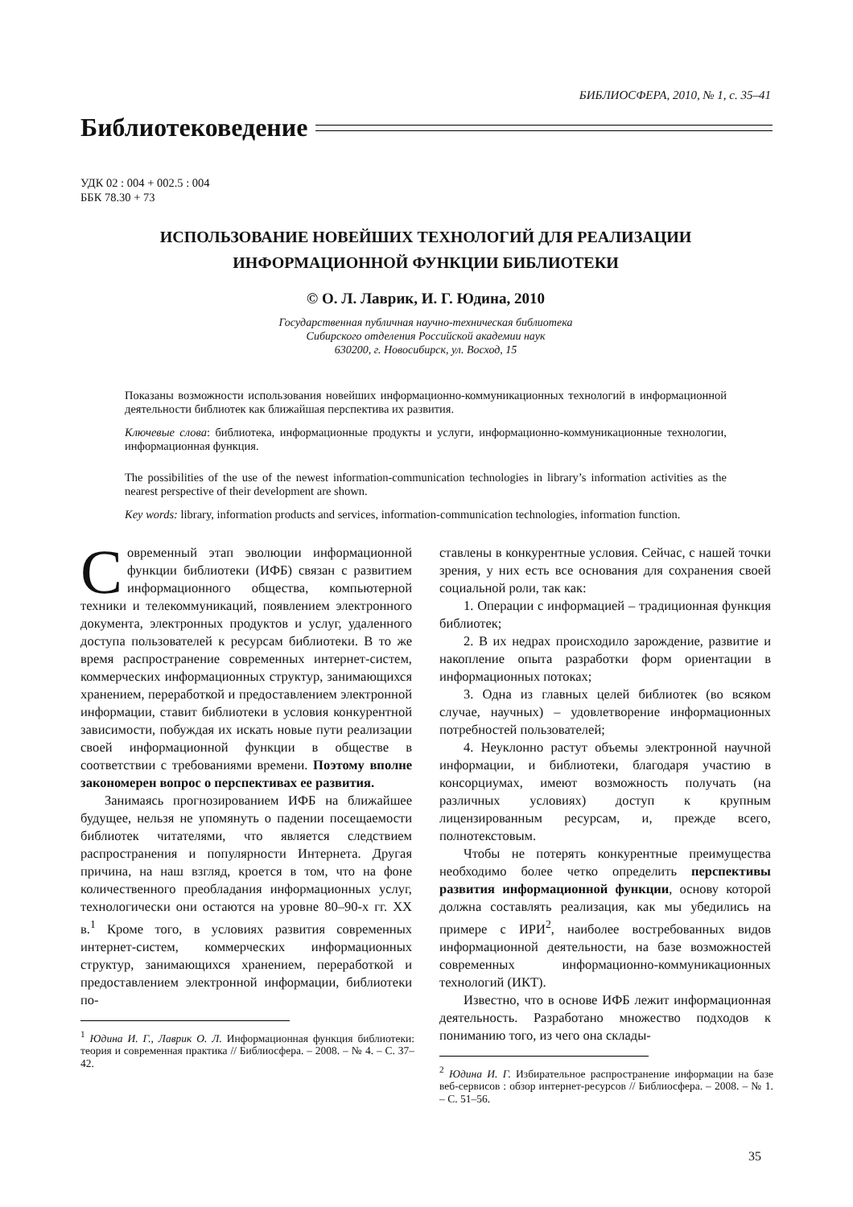БИБЛИОСФЕРА, 2010, № 1, с. 35–41
Библиотековедение
УДК 02 : 004 + 002.5 : 004
ББК 78.30 + 73
ИСПОЛЬЗОВАНИЕ НОВЕЙШИХ ТЕХНОЛОГИЙ ДЛЯ РЕАЛИЗАЦИИ
ИНФОРМАЦИОННОЙ ФУНКЦИИ БИБЛИОТЕКИ
© О. Л. Лаврик, И. Г. Юдина, 2010
Государственная публичная научно-техническая библиотека
Сибирского отделения Российской академии наук
630200, г. Новосибирск, ул. Восход, 15
Показаны возможности использования новейших информационно-коммуникационных технологий в информационной деятельности библиотек как ближайшая перспектива их развития.
Ключевые слова: библиотека, информационные продукты и услуги, информационно-коммуникационные технологии, информационная функция.
The possibilities of the use of the newest information-communication technologies in library’s information activities as the nearest perspective of their development are shown.
Key words: library, information products and services, information-communication technologies, information function.
Современный этап эволюции информационной функции библиотеки (ИФБ) связан с развитием информационного общества, компьютерной техники и телекоммуникаций, появлением электронного документа, электронных продуктов и услуг, удаленного доступа пользователей к ресурсам библиотеки. В то же время распространение современных интернет-систем, коммерческих информационных структур, занимающихся хранением, переработкой и предоставлением электронной информации, ставит библиотеки в условия конкурентной зависимости, побуждая их искать новые пути реализации своей информационной функции в обществе в соответствии с требованиями времени. Поэтому вполне закономерен вопрос о перспективах ее развития.
Занимаясь прогнозированием ИФБ на ближайшее будущее, нельзя не упомянуть о падении посещаемости библиотек читателями, что является следствием распространения и популярности Интернета. Другая причина, на наш взгляд, кроется в том, что на фоне количественного преобладания информационных услуг, технологически они остаются на уровне 80–90-х гг. XX в.<sup>1</sup> Кроме того, в условиях развития современных интернет-систем, коммерческих информационных структур, занимающихся хранением, переработкой и предоставлением электронной информации, библиотеки по-
<sup>1</sup> Юдина И. Г., Лаврик О. Л. Информационная функция библиотеки: теория и современная практика // Библиосфера. – 2008. – № 4. – С. 37–42.
ставлены в конкурентные условия. Сейчас, с нашей точки зрения, у них есть все основания для сохранения своей социальной роли, так как:
1. Операции с информацией – традиционная функция библиотек;
2. В их недрах происходило зарождение, развитие и накопление опыта разработки форм ориентации в информационных потоках;
3. Одна из главных целей библиотек (во всяком случае, научных) – удовлетворение информационных потребностей пользователей;
4. Неуклонно растут объемы электронной научной информации, и библиотеки, благодаря участию в консорциумах, имеют возможность получать (на различных условиях) доступ к крупным лицензированным ресурсам, и, прежде всего, полнотекстовым.
Чтобы не потерять конкурентные преимущества необходимо более четко определить перспективы развития информационной функции, основу которой должна составлять реализация, как мы убедились на примере с ИРИ<sup>2</sup>, наиболее востребованных видов информационной деятельности, на базе возможностей современных информационно-коммуникационных технологий (ИКТ).
Известно, что в основе ИФБ лежит информационная деятельность. Разработано множество подходов к пониманию того, из чего она склады-
<sup>2</sup> Юдина И. Г. Избирательное распространение информации на базе веб-сервисов : обзор интернет-ресурсов // Библиосфера. – 2008. – № 1. – С. 51–56.
35